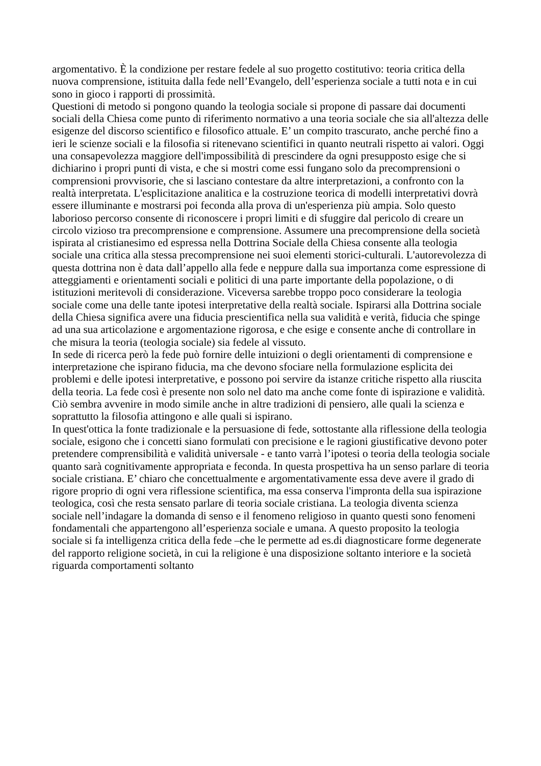argomentativo. È la condizione per restare fedele al suo progetto costitutivo: teoria critica della nuova comprensione, istituita dalla fede nell’Evangelo, dell’esperienza sociale a tutti nota e in cui sono in gioco i rapporti di prossimità.
Questioni di metodo si pongono quando la teologia sociale si propone di passare dai documenti sociali della Chiesa come punto di riferimento normativo a una teoria sociale che sia all'altezza delle esigenze del discorso scientifico e filosofico attuale. E’ un compito trascurato, anche perché fino a ieri le scienze sociali e la filosofia si ritenevano scientifici in quanto neutrali rispetto ai valori. Oggi una consapevolezza maggiore dell'impossibilità di prescindere da ogni presupposto esige che si dichiarino i propri punti di vista, e che si mostri come essi fungano solo da precomprensioni o comprensioni provvisorie, che si lasciano contestare da altre interpretazioni, a confronto con la realtà interpretata. L'esplicitazione analitica e la costruzione teorica di modelli interpretativi dovrà essere illuminante e mostrarsi poi feconda alla prova di un'esperienza più ampia. Solo questo laborioso percorso consente di riconoscere i propri limiti e di sfuggire dal pericolo di creare un circolo vizioso tra precomprensione e comprensione. Assumere una precomprensione della società ispirata al cristianesimo ed espressa nella Dottrina Sociale della Chiesa consente alla teologia sociale una critica alla stessa precomprensione nei suoi elementi storici-culturali. L'autorevolezza di questa dottrina non è data dall’appello alla fede e neppure dalla sua importanza come espressione di atteggiamenti e orientamenti sociali e politici di una parte importante della popolazione, o di istituzioni meritevoli di considerazione. Viceversa sarebbe troppo poco considerare la teologia sociale come una delle tante ipotesi interpretative della realtà sociale. Ispirarsi alla Dottrina sociale della Chiesa significa avere una fiducia prescientifica nella sua validità e verità, fiducia che spinge ad una sua articolazione e argomentazione rigorosa, e che esige e consente anche di controllare in che misura la teoria (teologia sociale) sia fedele al vissuto.
In sede di ricerca però la fede può fornire delle intuizioni o degli orientamenti di comprensione e interpretazione che ispirano fiducia, ma che devono sfociare nella formulazione esplicita dei problemi e delle ipotesi interpretative, e possono poi servire da istanze critiche rispetto alla riuscita della teoria. La fede così è presente non solo nel dato ma anche come fonte di ispirazione e validità. Ciò sembra avvenire in modo simile anche in altre tradizioni di pensiero, alle quali la scienza e soprattutto la filosofia attingono e alle quali si ispirano.
In quest'ottica la fonte tradizionale e la persuasione di fede, sottostante alla riflessione della teologia sociale, esigono che i concetti siano formulati con precisione e le ragioni giustificative devono poter pretendere comprensibilità e validità universale - e tanto varrà l’ipotesi o teoria della teologia sociale quanto sarà cognitivamente appropriata e feconda. In questa prospettiva ha un senso parlare di teoria sociale cristiana. E’ chiaro che concettualmente e argomentativamente essa deve avere il grado di rigore proprio di ogni vera riflessione scientifica, ma essa conserva l'impronta della sua ispirazione teologica, così che resta sensato parlare di teoria sociale cristiana. La teologia diventa scienza sociale nell’indagare la domanda di senso e il fenomeno religioso in quanto questi sono fenomeni fondamentali che appartengono all’esperienza sociale e umana. A questo proposito la teologia sociale si fa intelligenza critica della fede –che le permette ad es.di diagnosticare forme degenerate del rapporto religione società, in cui la religione è una disposizione soltanto interiore e la società riguarda comportamenti soltanto